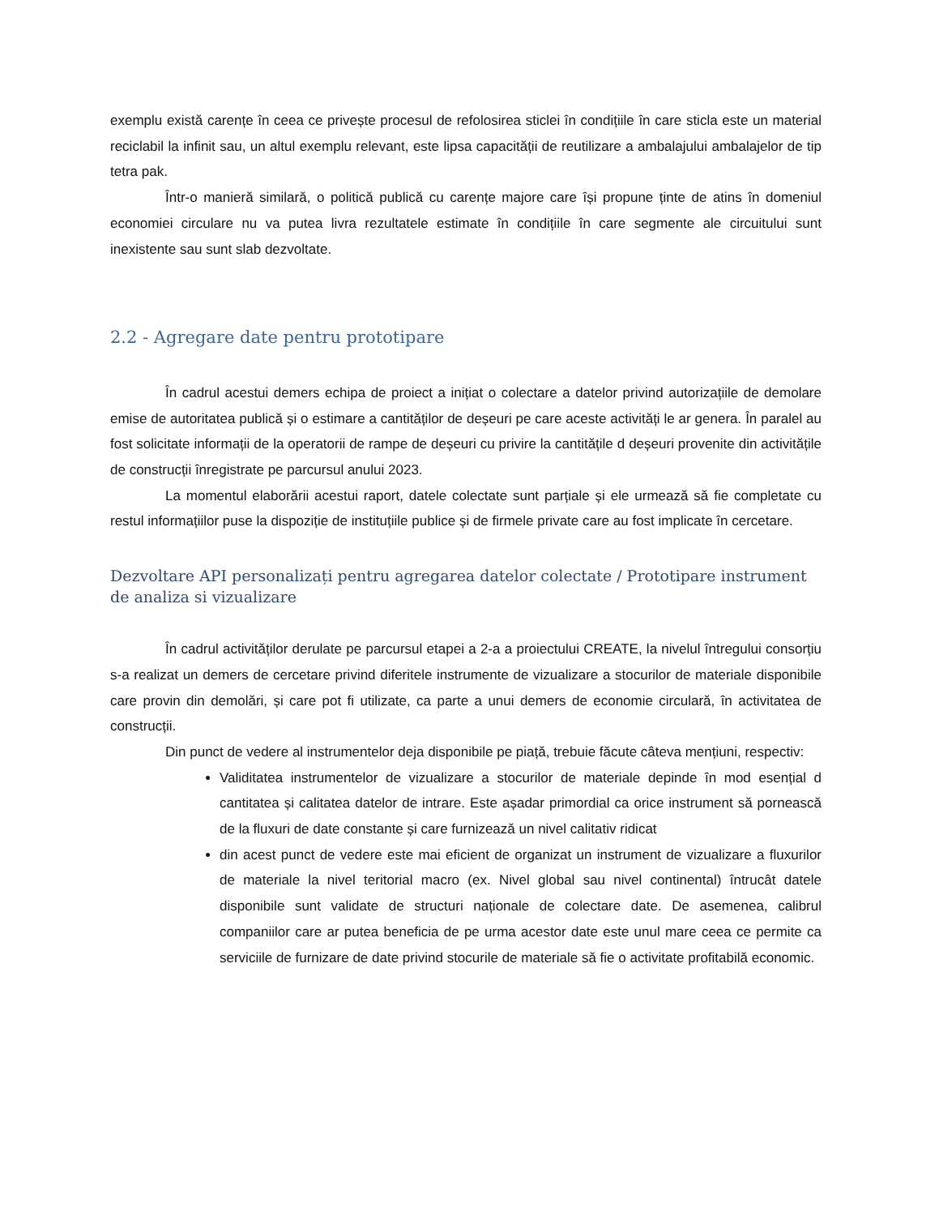exemplu există carențe în ceea ce privește procesul de refolosirea sticlei în condițiile în care sticla este un material reciclabil la infinit sau, un altul exemplu relevant, este lipsa capacității de reutilizare a ambalajului ambalajelor de tip tetra pak.
Într-o manieră similară, o politică publică cu carențe majore care își propune ținte de atins în domeniul economiei circulare nu va putea livra rezultatele estimate în condițiile în care segmente ale circuitului sunt inexistente sau sunt slab dezvoltate.
2.2 - Agregare date pentru prototipare
În cadrul acestui demers echipa de proiect a inițiat o colectare a datelor privind autorizațiile de demolare emise de autoritatea publică și o estimare a cantităților de deșeuri pe care aceste activități le ar genera. În paralel au fost solicitate informații de la operatorii de rampe de deșeuri cu privire la cantitățile d deșeuri provenite din activitățile de construcții înregistrate pe parcursul anului 2023.
La momentul elaborării acestui raport, datele colectate sunt parțiale și ele urmează să fie completate cu restul informațiilor puse la dispoziție de instituțiile publice și de firmele private care au fost implicate în cercetare.
Dezvoltare API personalizați pentru agregarea datelor colectate / Prototipare instrument de analiza si vizualizare
În cadrul activităților derulate pe parcursul etapei a 2-a a proiectului CREATE, la nivelul întregului consorțiu s-a realizat un demers de cercetare privind diferitele instrumente de vizualizare a stocurilor de materiale disponibile care provin din demolări, și care pot fi utilizate, ca parte a unui demers de economie circulară, în activitatea de construcții.
Din punct de vedere al instrumentelor deja disponibile pe piață, trebuie făcute câteva mențiuni, respectiv:
Validitatea instrumentelor de vizualizare a stocurilor de materiale depinde în mod esențial d cantitatea și calitatea datelor de intrare. Este așadar primordial ca orice instrument să pornească de la fluxuri de date constante și care furnizează un nivel calitativ ridicat
din acest punct de vedere este mai eficient de organizat un instrument de vizualizare a fluxurilor de materiale la nivel teritorial macro (ex. Nivel global sau nivel continental) întrucât datele disponibile sunt validate de structuri naționale de colectare date. De asemenea, calibrul companiilor care ar putea beneficia de pe urma acestor date este unul mare ceea ce permite ca serviciile de furnizare de date privind stocurile de materiale să fie o activitate profitabilă economic.